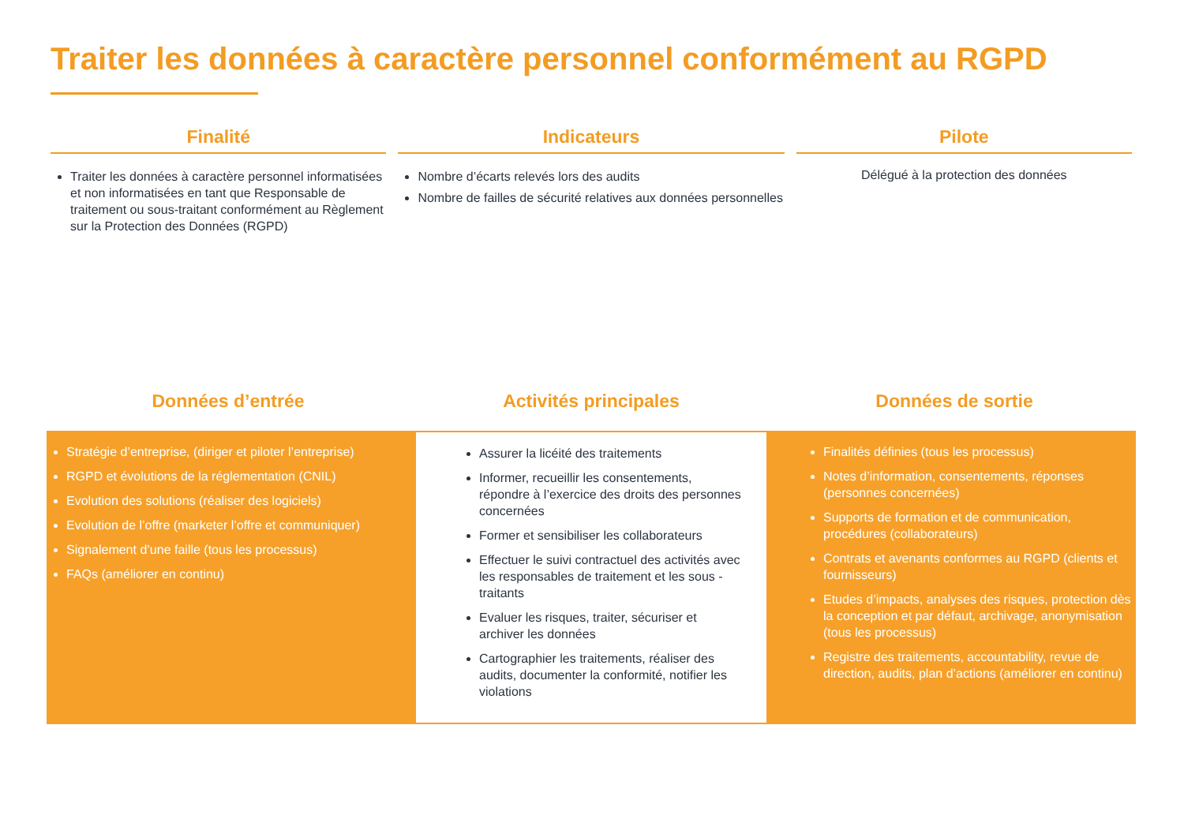Traiter les données à caractère personnel conformément au RGPD
Finalité
Traiter les données à caractère personnel informatisées et non informatisées en tant que Responsable de traitement ou sous-traitant conformément au Règlement sur la Protection des Données (RGPD)
Indicateurs
Nombre d’écarts relevés lors des audits
Nombre de failles de sécurité relatives aux données personnelles
Pilote
Délégué à la protection des données
Données d’entrée Activités principales Données de sortie
Stratégie d’entreprise, (diriger et piloter l’entreprise)
RGPD et évolutions de la réglementation (CNIL)
Evolution des solutions (réaliser des logiciels)
Evolution de l’offre (marketer l’offre et communiquer)
Signalement d’une faille (tous les processus)
FAQs (améliorer en continu)
Assurer la licéité des traitements
Informer, recueillir les consentements, répondre à l’exercice des droits des personnes concernées
Former et sensibiliser les collaborateurs
Effectuer le suivi contractuel des activités avec les responsables de traitement et les sous -traitants
Evaluer les risques, traiter, sécuriser et archiver les données
Cartographier les traitements, réaliser des audits, documenter la conformité, notifier les violations
Finalités définies (tous les processus)
Notes d’information, consentements, réponses (personnes concernées)
Supports de formation et de communication, procédures (collaborateurs)
Contrats et avenants conformes au RGPD (clients et fournisseurs)
Etudes d’impacts, analyses des risques, protection dès la conception et par défaut, archivage, anonymisation (tous les processus)
Registre des traitements, accountability, revue de direction, audits, plan d’actions (améliorer en continu)